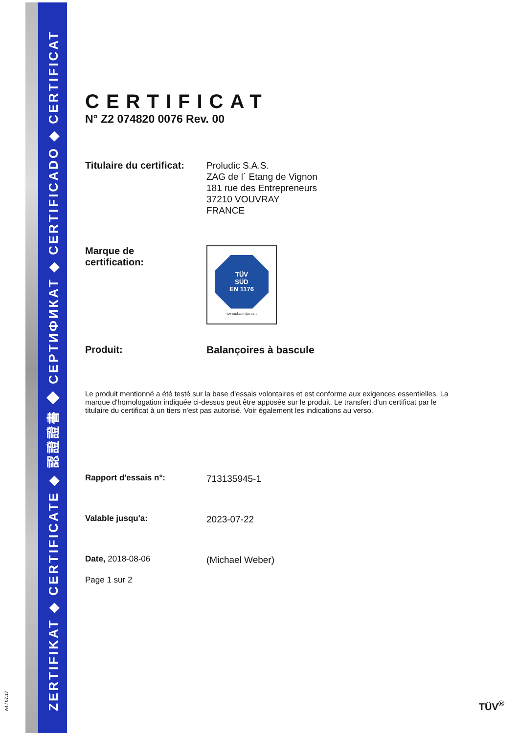ZERTIFIKAT ◆ CERTIFICATE ◆ 認證證書 ◆ СЕРТИФИКАТ ◆ CERTIFICADO ◆ CERTIFICAT
A4 / 07.17
CERTIFICAT
N° Z2 074820 0076 Rev. 00
Titulaire du certificat:
Proludic S.A.S.
ZAG de l´ Etang de Vignon
181 rue des Entrepreneurs
37210 VOUVRAY
FRANCE
Marque de
certification:
TÜV
SÜD
EN 1176
tuv-sud.com/ps-cert
Produit:
Balançoires à bascule
Le produit mentionné a été testé sur la base d'essais volontaires et est conforme aux exigences essentielles. La marque d'homologation indiquée ci-dessus peut être apposée sur le produit. Le transfert d'un certificat par le titulaire du certificat à un tiers n'est pas autorisé. Voir également les indications au verso.
Rapport d'essais n°:
713135945-1
Valable jusqu'a:
2023-07-22
Date, 2018-08-06
(Michael Weber)
Page 1 sur 2
TÜV<sup>®</sup>